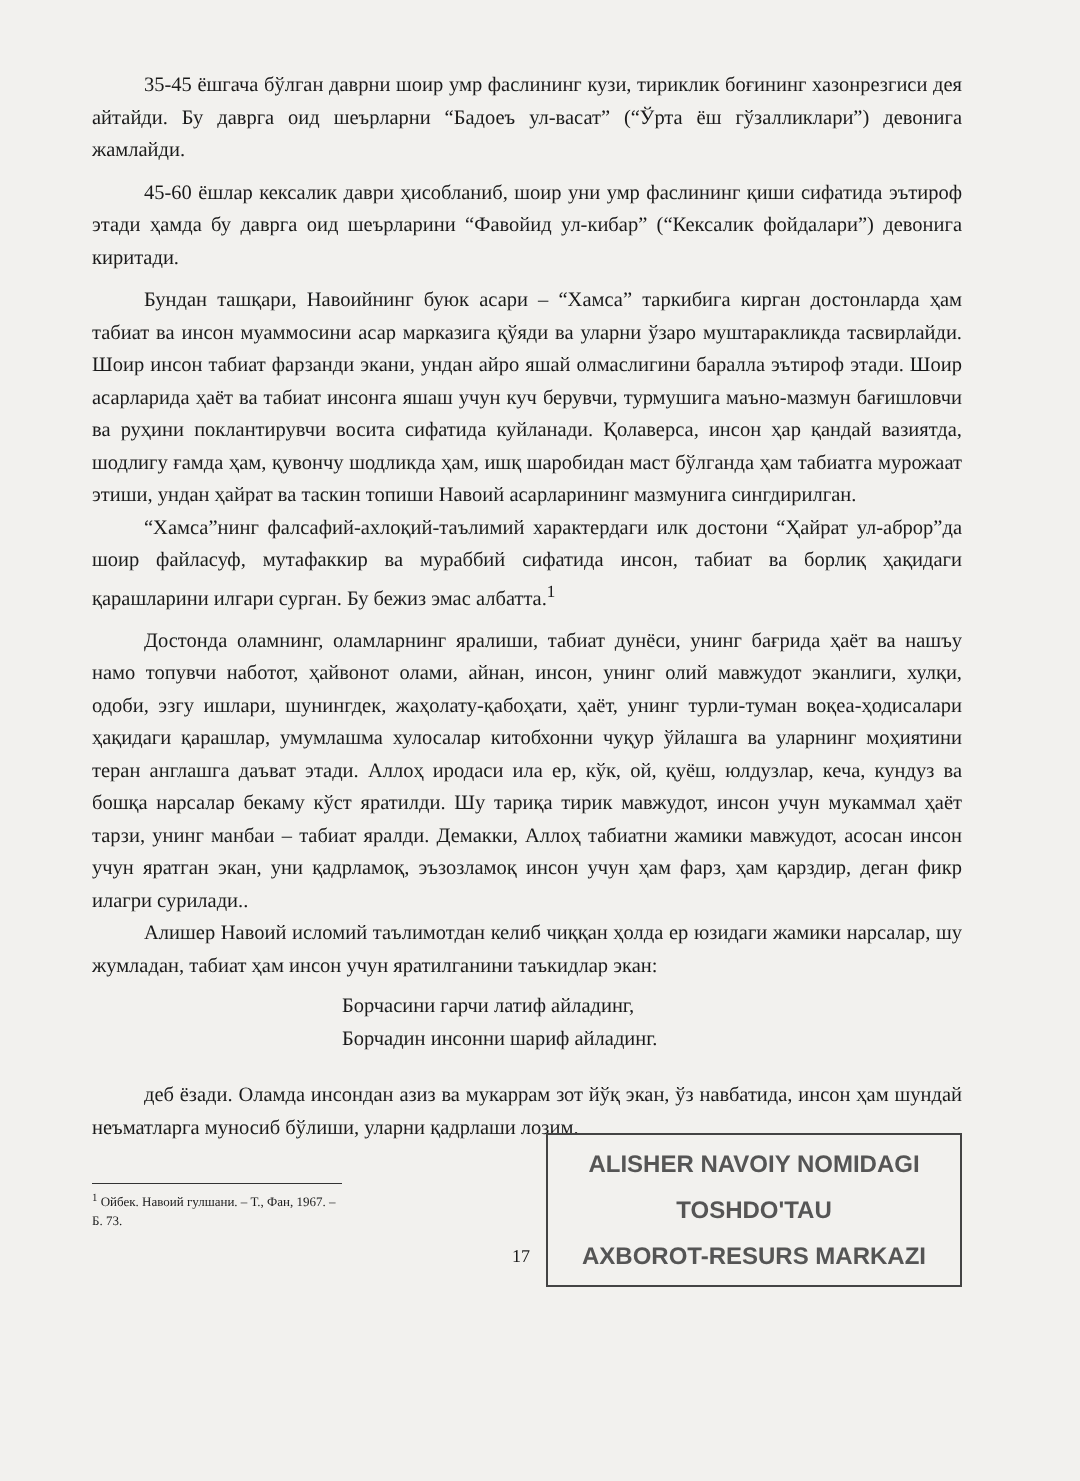35-45 ёшгача бўлган даврни шоир умр фаслининг кузи, тириклик боғининг хазонрезгиси дея айтайди. Бу даврга оид шеърларни “Бадоеъ ул-васат” (“Ўрта ёш гўзалликлари”) девонига жамлайди.
45-60 ёшлар кексалик даври ҳисобланиб, шоир уни умр фаслининг қиши сифатида эътироф этади ҳамда бу даврга оид шеърларини “Фавойид ул-кибар” (“Кексалик фойдалари”) девонига киритади.
Бундан ташқари, Навоийнинг буюк асари – “Хамса” таркибига кирган достонларда ҳам табиат ва инсон муаммосини асар марказига қўяди ва уларни ўзаро муштаракликда тасвирлайди. Шоир инсон табиат фарзанди экани, ундан айро яшай олмаслигини баралла эътироф этади. Шоир асарларида ҳаёт ва табиат инсонга яшаш учун куч берувчи, турмушига маъно-мазмун бағишловчи ва руҳини поклантирувчи восита сифатида куйланади. Қолаверса, инсон ҳар қандай вазиятда, шодлигу ғамда ҳам, қувончу шодликда ҳам, ишқ шаробидан маст бўлганда ҳам табиатга мурожаат этиши, ундан ҳайрат ва таскин топиши Навоий асарларининг мазмунига сингдирилган.
“Хамса”нинг фалсафий-ахлоқий-таълимий характердаги илк достони “Ҳайрат ул-аброр”да шоир файласуф, мутафаккир ва мураббий сифатида инсон, табиат ва борлиқ ҳақидаги қарашларини илгари сурган. Бу бежиз эмас албатта.<sup>1</sup>
Достонда оламнинг, оламларнинг яралиши, табиат дунёси, унинг бағрида ҳаёт ва нашъу намо топувчи наботот, ҳайвонот олами, айнан, инсон, унинг олий мавжудот эканлиги, хулқи, одоби, эзгу ишлари, шунингдек, жаҳолату-қабоҳати, ҳаёт, унинг турли-туман воқеа-ҳодисалари ҳақидаги қарашлар, умумлашма хулосалар китобхонни чуқур ўйлашга ва уларнинг моҳиятини теран англашга даъват этади. Аллоҳ иродаси ила ер, кўк, ой, қуёш, юлдузлар, кеча, кундуз ва бошқа нарсалар бекаму кўст яратилди. Шу тариқа тирик мавжудот, инсон учун мукаммал ҳаёт тарзи, унинг манбаи – табиат яралди. Демакки, Аллоҳ табиатни жамики мавжудот, асосан инсон учун яратган экан, уни қадрламоқ, эъзозламоқ инсон учун ҳам фарз, ҳам қарздир, деган фикр илагри сурилади..
Алишер Навоий исломий таълимотдан келиб чиққан ҳолда ер юзидаги жамики нарсалар, шу жумладан, табиат ҳам инсон учун яратилганини таъкидлар экан:
Борчасини гарчи латиф айладинг,
Борчадин инсонни шариф айладинг.
деб ёзади. Оламда инсондан азиз ва мукаррам зот йўқ экан, ўз навбатида, инсон ҳам шундай неъматларга муносиб бўлиши, уларни қадрлаши лозим.
<sup>1</sup> Ойбек. Навоий гулшани. – Т., Фан, 1967. – Б. 73.
17
ALISHER NAVOIY NOMIDAGI
TOSHDO'TAU
AXBOROT-RESURS MARKAZI